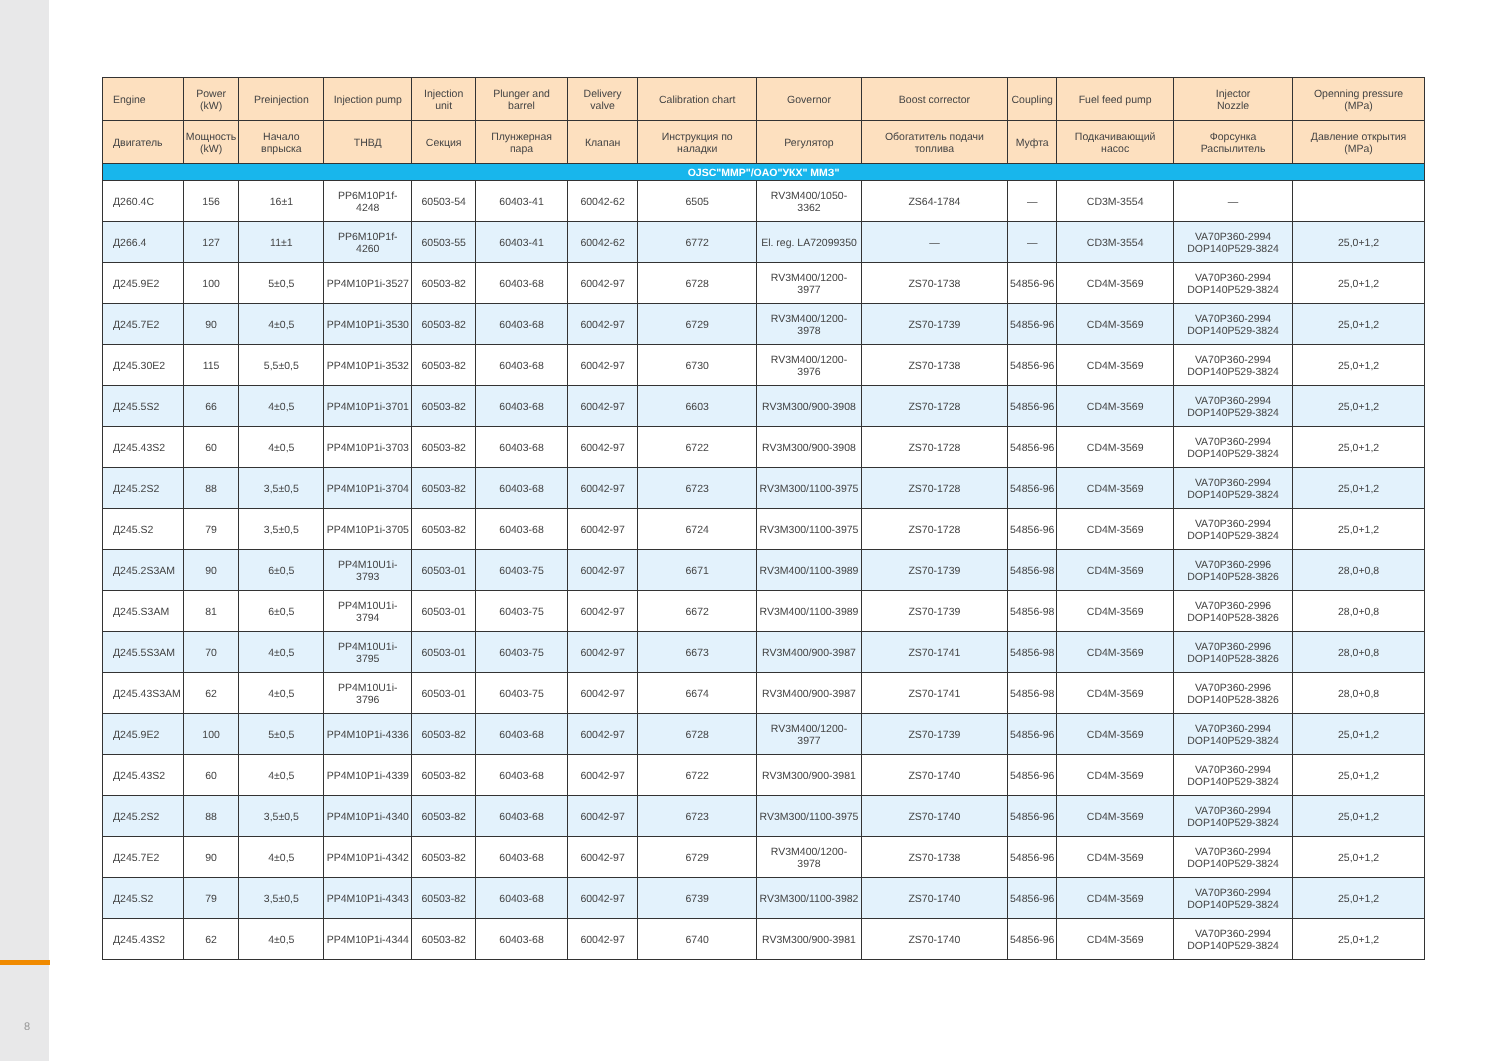8
| Engine | Power (kW) | Preinjection | Injection pump | Injection unit | Plunger and barrel | Delivery valve | Calibration chart | Governor | Boost corrector | Coupling | Fuel feed pump | Injector Nozzle | Openning pressure (MPa) |
| --- | --- | --- | --- | --- | --- | --- | --- | --- | --- | --- | --- | --- | --- |
| Двигатель | Мощность (kW) | Начало впрыска | ТНВД | Секция | Плунжерная пара | Клапан | Инструкция по наладки | Регулятор | Обогатитель подачи топлива | Муфта | Подкачивающий насос | Форсунка Распылитель | Давление открытия (MPa) |
| OJSC"MMP"/OAO"УКХ" ММЗ" | | | | | | | | | | | | | |
| Д260.4С | 156 | 16±1 | PP6M10P1f-4248 | 60503-54 | 60403-41 | 60042-62 | 6505 | RV3M400/1050-3362 | ZS64-1784 | — | CD3M-3554 | — | |
| Д266.4 | 127 | 11±1 | PP6M10P1f-4260 | 60503-55 | 60403-41 | 60042-62 | 6772 | El. reg. LA72099350 | — | — | CD3M-3554 | VA70P360-2994 DOP140P529-3824 | 25,0+1,2 |
| Д245.9Е2 | 100 | 5±0,5 | PP4M10P1i-3527 | 60503-82 | 60403-68 | 60042-97 | 6728 | RV3M400/1200-3977 | ZS70-1738 | 54856-96 | CD4M-3569 | VA70P360-2994 DOP140P529-3824 | 25,0+1,2 |
| Д245.7Е2 | 90 | 4±0,5 | PP4M10P1i-3530 | 60503-82 | 60403-68 | 60042-97 | 6729 | RV3M400/1200-3978 | ZS70-1739 | 54856-96 | CD4M-3569 | VA70P360-2994 DOP140P529-3824 | 25,0+1,2 |
| Д245.30Е2 | 115 | 5,5±0,5 | PP4M10P1i-3532 | 60503-82 | 60403-68 | 60042-97 | 6730 | RV3M400/1200-3976 | ZS70-1738 | 54856-96 | CD4M-3569 | VA70P360-2994 DOP140P529-3824 | 25,0+1,2 |
| Д245.5S2 | 66 | 4±0,5 | PP4M10P1i-3701 | 60503-82 | 60403-68 | 60042-97 | 6603 | RV3M300/900-3908 | ZS70-1728 | 54856-96 | CD4M-3569 | VA70P360-2994 DOP140P529-3824 | 25,0+1,2 |
| Д245.43S2 | 60 | 4±0,5 | PP4M10P1i-3703 | 60503-82 | 60403-68 | 60042-97 | 6722 | RV3M300/900-3908 | ZS70-1728 | 54856-96 | CD4M-3569 | VA70P360-2994 DOP140P529-3824 | 25,0+1,2 |
| Д245.2S2 | 88 | 3,5±0,5 | PP4M10P1i-3704 | 60503-82 | 60403-68 | 60042-97 | 6723 | RV3M300/1100-3975 | ZS70-1728 | 54856-96 | CD4M-3569 | VA70P360-2994 DOP140P529-3824 | 25,0+1,2 |
| Д245.S2 | 79 | 3,5±0,5 | PP4M10P1i-3705 | 60503-82 | 60403-68 | 60042-97 | 6724 | RV3M300/1100-3975 | ZS70-1728 | 54856-96 | CD4M-3569 | VA70P360-2994 DOP140P529-3824 | 25,0+1,2 |
| Д245.2S3AM | 90 | 6±0,5 | PP4M10U1i-3793 | 60503-01 | 60403-75 | 60042-97 | 6671 | RV3M400/1100-3989 | ZS70-1739 | 54856-98 | CD4M-3569 | VA70P360-2996 DOP140P528-3826 | 28,0+0,8 |
| Д245.S3AM | 81 | 6±0,5 | PP4M10U1i-3794 | 60503-01 | 60403-75 | 60042-97 | 6672 | RV3M400/1100-3989 | ZS70-1739 | 54856-98 | CD4M-3569 | VA70P360-2996 DOP140P528-3826 | 28,0+0,8 |
| Д245.5S3AM | 70 | 4±0,5 | PP4M10U1i-3795 | 60503-01 | 60403-75 | 60042-97 | 6673 | RV3M400/900-3987 | ZS70-1741 | 54856-98 | CD4M-3569 | VA70P360-2996 DOP140P528-3826 | 28,0+0,8 |
| Д245.43S3AM | 62 | 4±0,5 | PP4M10U1i-3796 | 60503-01 | 60403-75 | 60042-97 | 6674 | RV3M400/900-3987 | ZS70-1741 | 54856-98 | CD4M-3569 | VA70P360-2996 DOP140P528-3826 | 28,0+0,8 |
| Д245.9Е2 | 100 | 5±0,5 | PP4M10P1i-4336 | 60503-82 | 60403-68 | 60042-97 | 6728 | RV3M400/1200-3977 | ZS70-1739 | 54856-96 | CD4M-3569 | VA70P360-2994 DOP140P529-3824 | 25,0+1,2 |
| Д245.43S2 | 60 | 4±0,5 | PP4M10P1i-4339 | 60503-82 | 60403-68 | 60042-97 | 6722 | RV3M300/900-3981 | ZS70-1740 | 54856-96 | CD4M-3569 | VA70P360-2994 DOP140P529-3824 | 25,0+1,2 |
| Д245.2S2 | 88 | 3,5±0,5 | PP4M10P1i-4340 | 60503-82 | 60403-68 | 60042-97 | 6723 | RV3M300/1100-3975 | ZS70-1740 | 54856-96 | CD4M-3569 | VA70P360-2994 DOP140P529-3824 | 25,0+1,2 |
| Д245.7Е2 | 90 | 4±0,5 | PP4M10P1i-4342 | 60503-82 | 60403-68 | 60042-97 | 6729 | RV3M400/1200-3978 | ZS70-1738 | 54856-96 | CD4M-3569 | VA70P360-2994 DOP140P529-3824 | 25,0+1,2 |
| Д245.S2 | 79 | 3,5±0,5 | PP4M10P1i-4343 | 60503-82 | 60403-68 | 60042-97 | 6739 | RV3M300/1100-3982 | ZS70-1740 | 54856-96 | CD4M-3569 | VA70P360-2994 DOP140P529-3824 | 25,0+1,2 |
| Д245.43S2 | 62 | 4±0,5 | PP4M10P1i-4344 | 60503-82 | 60403-68 | 60042-97 | 6740 | RV3M300/900-3981 | ZS70-1740 | 54856-96 | CD4M-3569 | VA70P360-2994 DOP140P529-3824 | 25,0+1,2 |